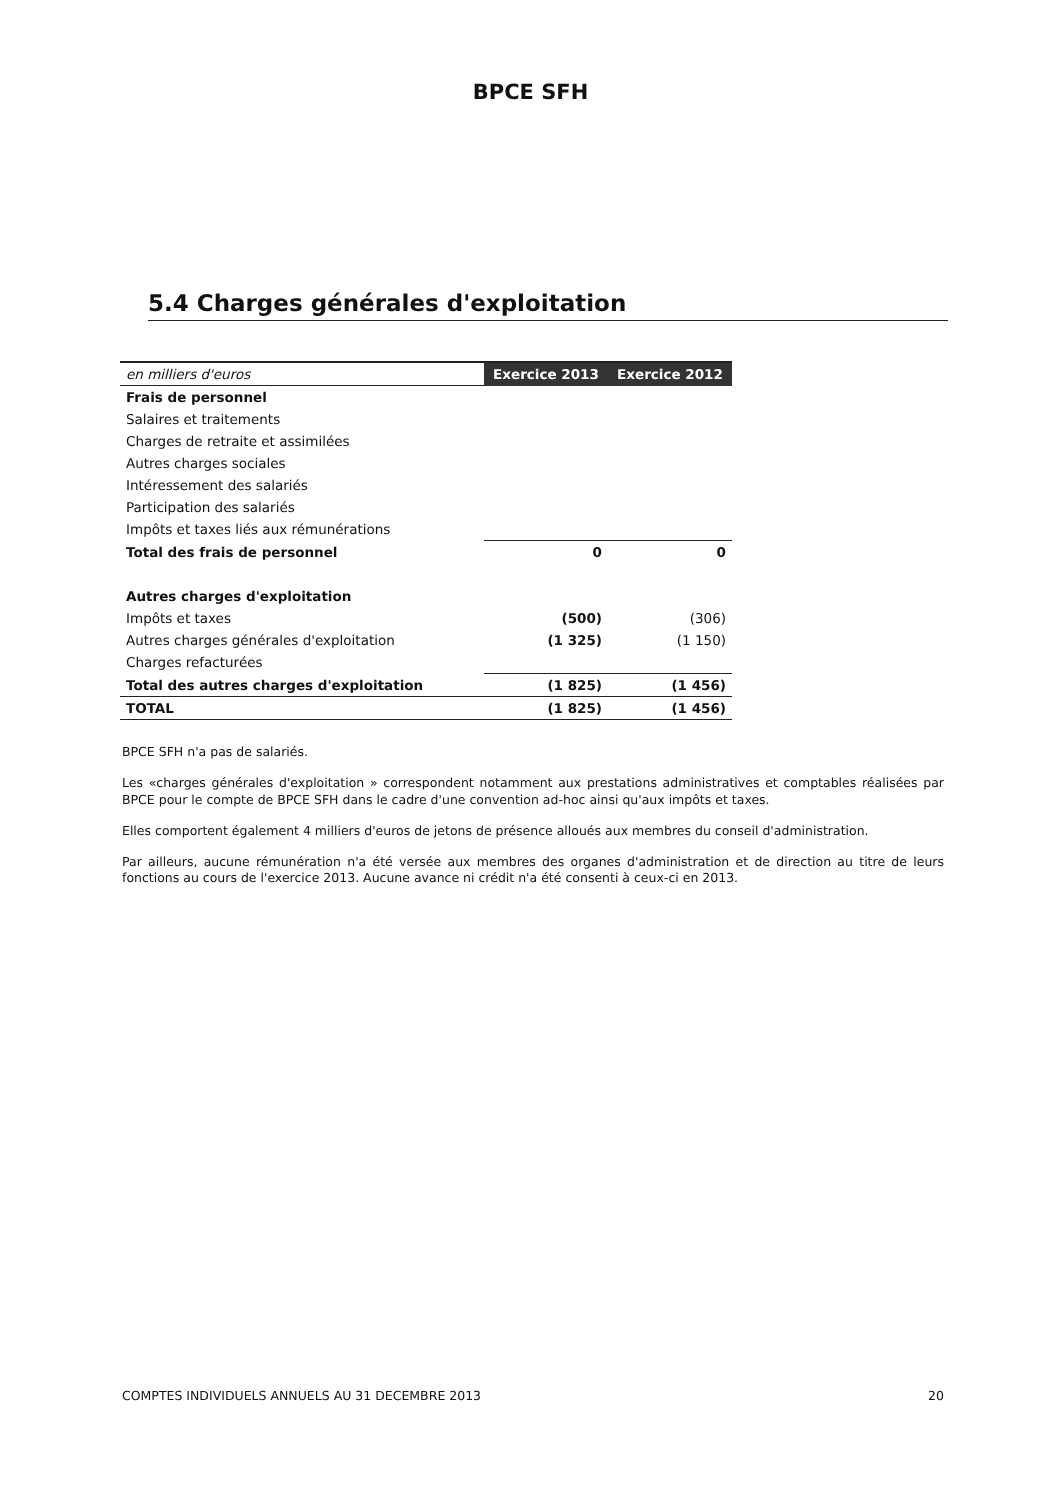BPCE SFH
5.4 Charges générales d'exploitation
| en milliers d'euros | Exercice 2013 | Exercice 2012 |
| --- | --- | --- |
| Frais de personnel | | |
| Salaires et traitements | | |
| Charges de retraite et assimilées | | |
| Autres charges sociales | | |
| Intéressement des salariés | | |
| Participation des salariés | | |
| Impôts et taxes liés aux rémunérations | | |
| Total des frais de personnel | 0 | 0 |
| Autres charges d'exploitation | | |
| Impôts et taxes | (500) | (306) |
| Autres charges générales d'exploitation | (1 325) | (1 150) |
| Charges refacturées | | |
| Total des autres charges d'exploitation | (1 825) | (1 456) |
| TOTAL | (1 825) | (1 456) |
BPCE SFH n'a pas de salariés.
Les «charges générales d'exploitation » correspondent notamment aux prestations administratives et comptables réalisées par BPCE pour le compte de BPCE SFH dans le cadre d'une convention ad-hoc ainsi qu'aux impôts et taxes.
Elles comportent également 4 milliers d'euros de jetons de présence alloués aux membres du conseil d'administration.
Par ailleurs, aucune rémunération n'a été versée aux membres des organes d'administration et de direction au titre de leurs fonctions au cours de l'exercice 2013. Aucune avance ni crédit n'a été consenti à ceux-ci en 2013.
COMPTES INDIVIDUELS ANNUELS AU 31 DECEMBRE 2013 20